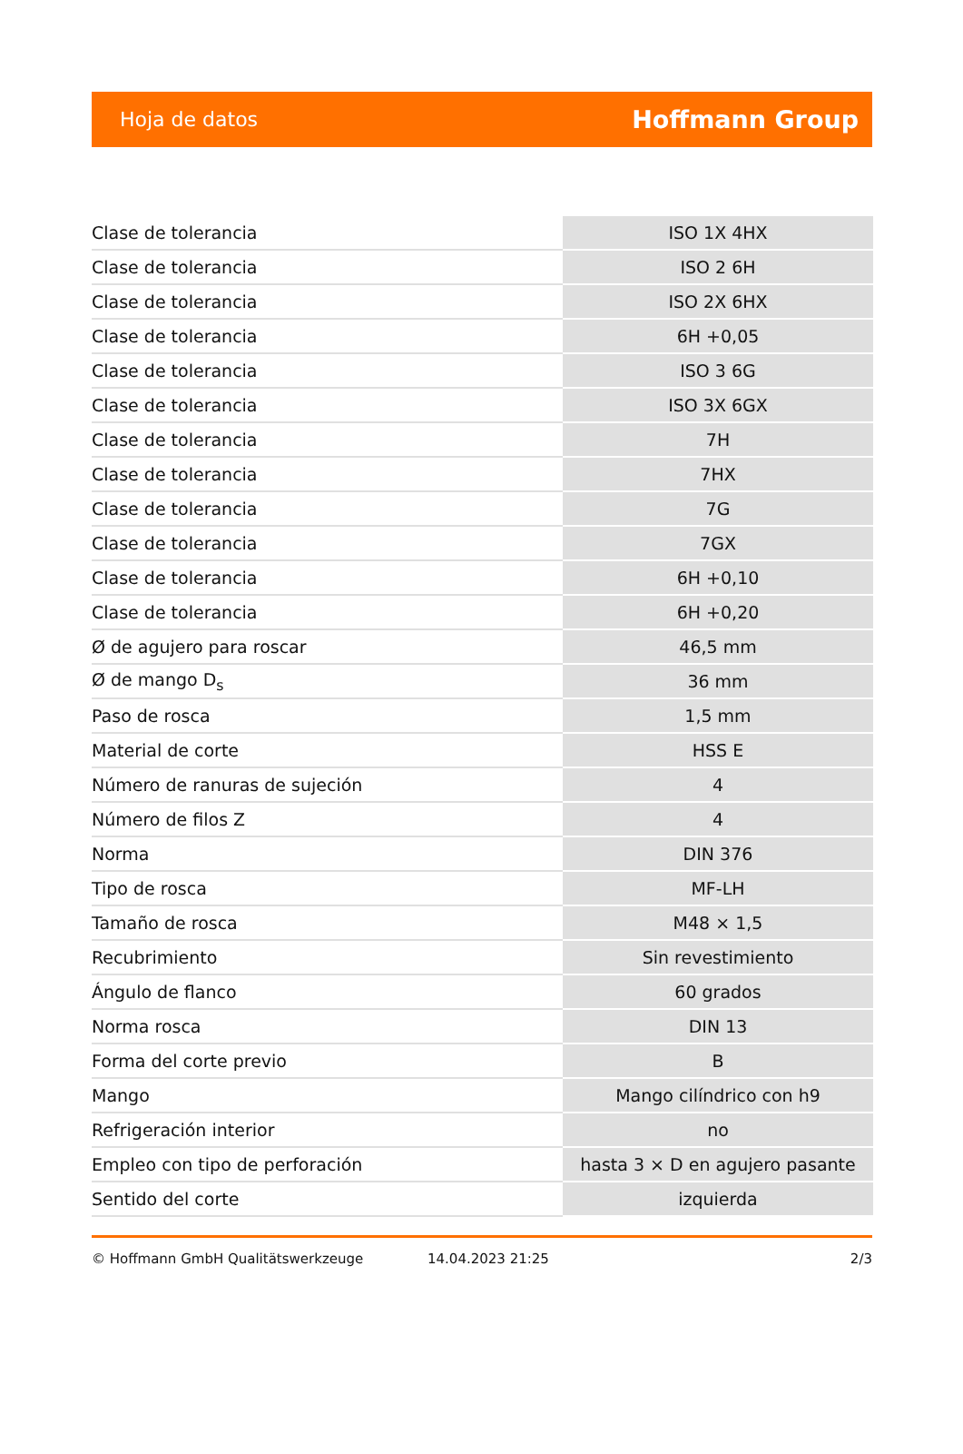Hoja de datos Hoffmann Group
| Clase de tolerancia | ISO 1X 4HX |
| Clase de tolerancia | ISO 2 6H |
| Clase de tolerancia | ISO 2X 6HX |
| Clase de tolerancia | 6H +0,05 |
| Clase de tolerancia | ISO 3 6G |
| Clase de tolerancia | ISO 3X 6GX |
| Clase de tolerancia | 7H |
| Clase de tolerancia | 7HX |
| Clase de tolerancia | 7G |
| Clase de tolerancia | 7GX |
| Clase de tolerancia | 6H +0,10 |
| Clase de tolerancia | 6H +0,20 |
| Ø de agujero para roscar | 46,5 mm |
| Ø de mango D<sub>s</sub> | 36 mm |
| Paso de rosca | 1,5 mm |
| Material de corte | HSS E |
| Número de ranuras de sujeción | 4 |
| Número de filos Z | 4 |
| Norma | DIN 376 |
| Tipo de rosca | MF-LH |
| Tamaño de rosca | M48 × 1,5 |
| Recubrimiento | Sin revestimiento |
| Ángulo de flanco | 60 grados |
| Norma rosca | DIN 13 |
| Forma del corte previo | B |
| Mango | Mango cilíndrico con h9 |
| Refrigeración interior | no |
| Empleo con tipo de perforación | hasta 3 × D en agujero pasante |
| Sentido del corte | izquierda |
© Hoffmann GmbH Qualitätswerkzeuge 14.04.2023 21:25 2/3